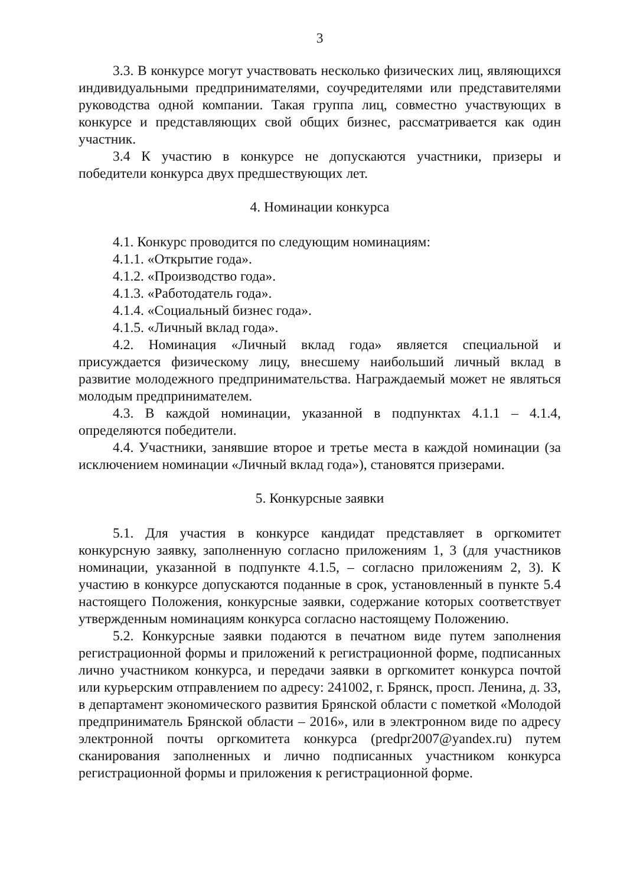3
3.3. В конкурсе могут участвовать несколько физических лиц, являющихся индивидуальными предпринимателями, соучредителями или представителями руководства одной компании. Такая группа лиц, совместно участвующих в конкурсе и представляющих свой общих бизнес, рассматривается как один участник.
3.4 К участию в конкурсе не допускаются участники, призеры и победители конкурса двух предшествующих лет.
4. Номинации конкурса
4.1. Конкурс проводится по следующим номинациям:
4.1.1. «Открытие года».
4.1.2. «Производство года».
4.1.3. «Работодатель года».
4.1.4. «Социальный бизнес года».
4.1.5. «Личный вклад года».
4.2. Номинация «Личный вклад года» является специальной и присуждается физическому лицу, внесшему наибольший личный вклад в развитие молодежного предпринимательства. Награждаемый может не являться молодым предпринимателем.
4.3. В каждой номинации, указанной в подпунктах 4.1.1 – 4.1.4, определяются победители.
4.4. Участники, занявшие второе и третье места в каждой номинации (за исключением номинации «Личный вклад года»), становятся призерами.
5. Конкурсные заявки
5.1. Для участия в конкурсе кандидат представляет в оргкомитет конкурсную заявку, заполненную согласно приложениям 1, 3 (для участников номинации, указанной в подпункте 4.1.5, – согласно приложениям 2, 3). К участию в конкурсе допускаются поданные в срок, установленный в пункте 5.4 настоящего Положения, конкурсные заявки, содержание которых соответствует утвержденным номинациям конкурса согласно настоящему Положению.
5.2. Конкурсные заявки подаются в печатном виде путем заполнения регистрационной формы и приложений к регистрационной форме, подписанных лично участником конкурса, и передачи заявки в оргкомитет конкурса почтой или курьерским отправлением по адресу: 241002, г. Брянск, просп. Ленина, д. 33, в департамент экономического развития Брянской области с пометкой «Молодой предприниматель Брянской области – 2016», или в электронном виде по адресу электронной почты оргкомитета конкурса (predpr2007@yandex.ru) путем сканирования заполненных и лично подписанных участником конкурса регистрационной формы и приложения к регистрационной форме.